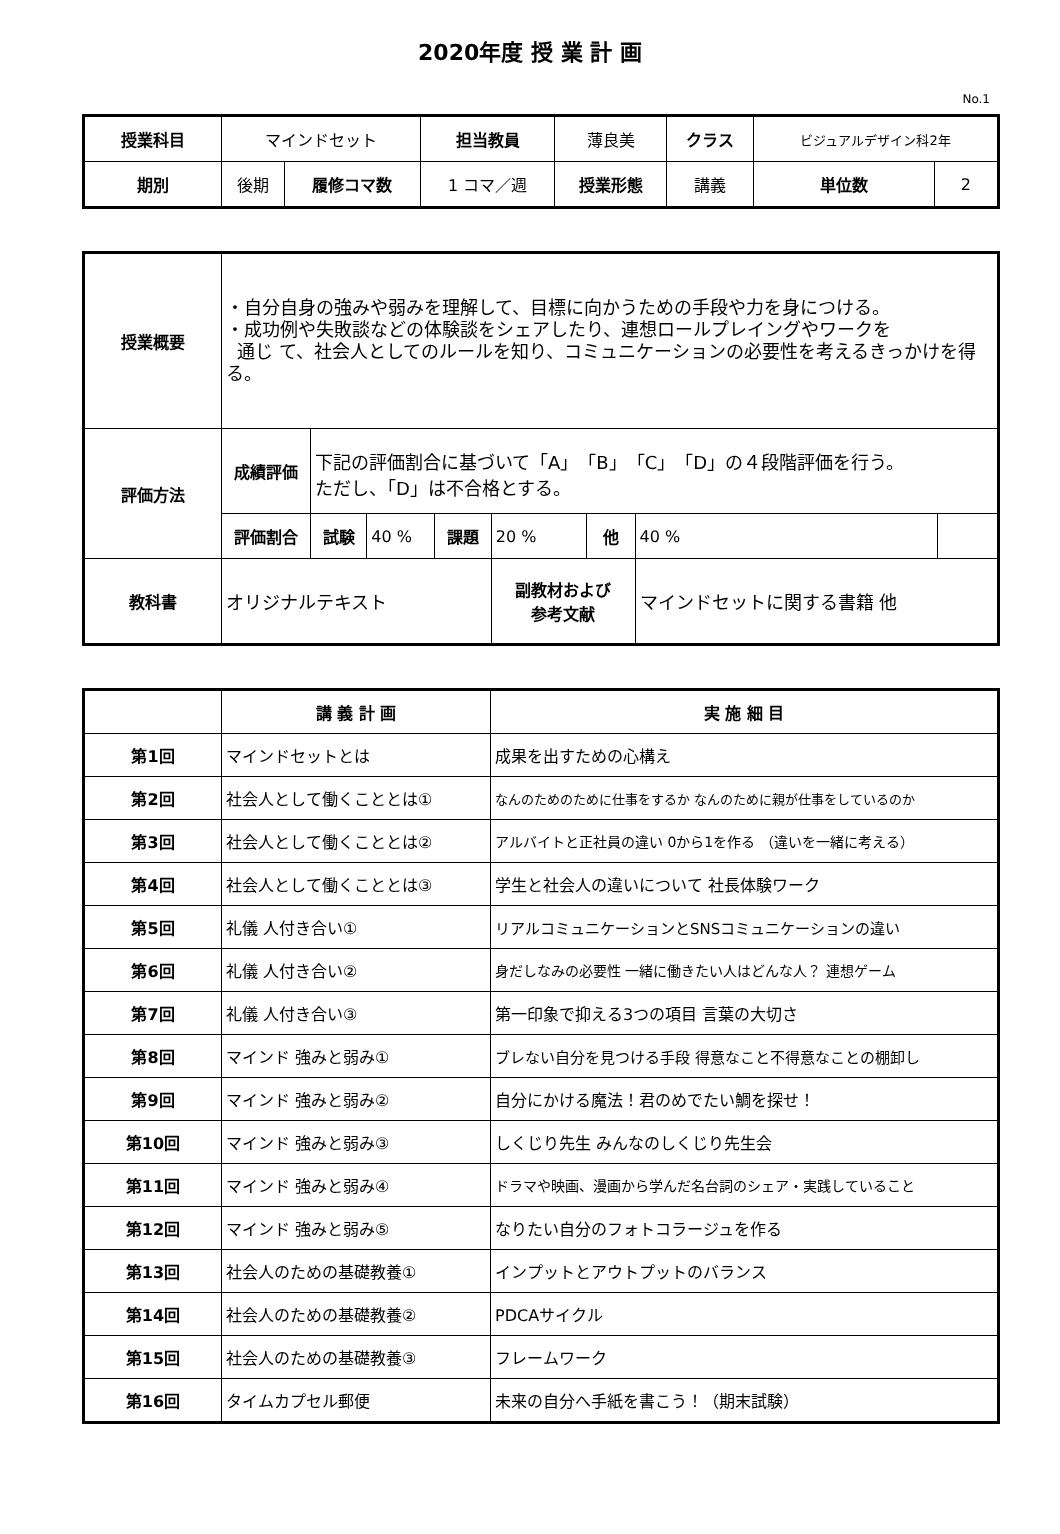2020年度 授 業 計 画
No.1
| 授業科目 | マインドセット | | 担当教員 | 薄良美 | クラス | ビジュアルデザイン科2年 | |
| 期別 | 後期 | 履修コマ数 | 1 コマ／週 | 授業形態 | 講義 | 単位数 | 2 |
| 授業概要 | ・自分自身の強みや弱みを理解して、目標に向かうための手段や力を身につける。 ・成功例や失敗談などの体験談をシェアしたり、連想ロールプレイングやワークを 通じ て、社会人としてのルールを知り、コミュニケーションの必要性を考えるきっかけを得る。 | | | | | | | |
| 評価方法 | 成績評価 | 下記の評価割合に基づいて「A」「B」「C」「D」の４段階評価を行う。 ただし、「D」は不合格とする。 | | | | | | |
| | 評価割合 | 試験 | 40 % | 課題 | 20 % | 他 | 40 % | |
| 教科書 | オリジナルテキスト | | | | 副教材および 参考文献 | | マインドセットに関する書籍 他 | |
| | 講 義 計 画 | 実 施 細 目 |
| --- | --- | --- |
| 第1回 | マインドセットとは | 成果を出すための心構え |
| 第2回 | 社会人として働くこととは① | なんのためのために仕事をするか なんのために親が仕事をしているのか |
| 第3回 | 社会人として働くこととは② | アルバイトと正社員の違い 0から1を作る （違いを一緒に考える） |
| 第4回 | 社会人として働くこととは③ | 学生と社会人の違いについて 社長体験ワーク |
| 第5回 | 礼儀 人付き合い① | リアルコミュニケーションとSNSコミュニケーションの違い |
| 第6回 | 礼儀 人付き合い② | 身だしなみの必要性 一緒に働きたい人はどんな人？ 連想ゲーム |
| 第7回 | 礼儀 人付き合い③ | 第一印象で抑える3つの項目 言葉の大切さ |
| 第8回 | マインド 強みと弱み① | ブレない自分を見つける手段 得意なこと不得意なことの棚卸し |
| 第9回 | マインド 強みと弱み② | 自分にかける魔法！君のめでたい鯛を探せ！ |
| 第10回 | マインド 強みと弱み③ | しくじり先生 みんなのしくじり先生会 |
| 第11回 | マインド 強みと弱み④ | ドラマや映画、漫画から学んだ名台詞のシェア・実践していること |
| 第12回 | マインド 強みと弱み⑤ | なりたい自分のフォトコラージュを作る |
| 第13回 | 社会人のための基礎教養① | インプットとアウトプットのバランス |
| 第14回 | 社会人のための基礎教養② | PDCAサイクル |
| 第15回 | 社会人のための基礎教養③ | フレームワーク |
| 第16回 | タイムカプセル郵便 | 未来の自分へ手紙を書こう！（期末試験） |